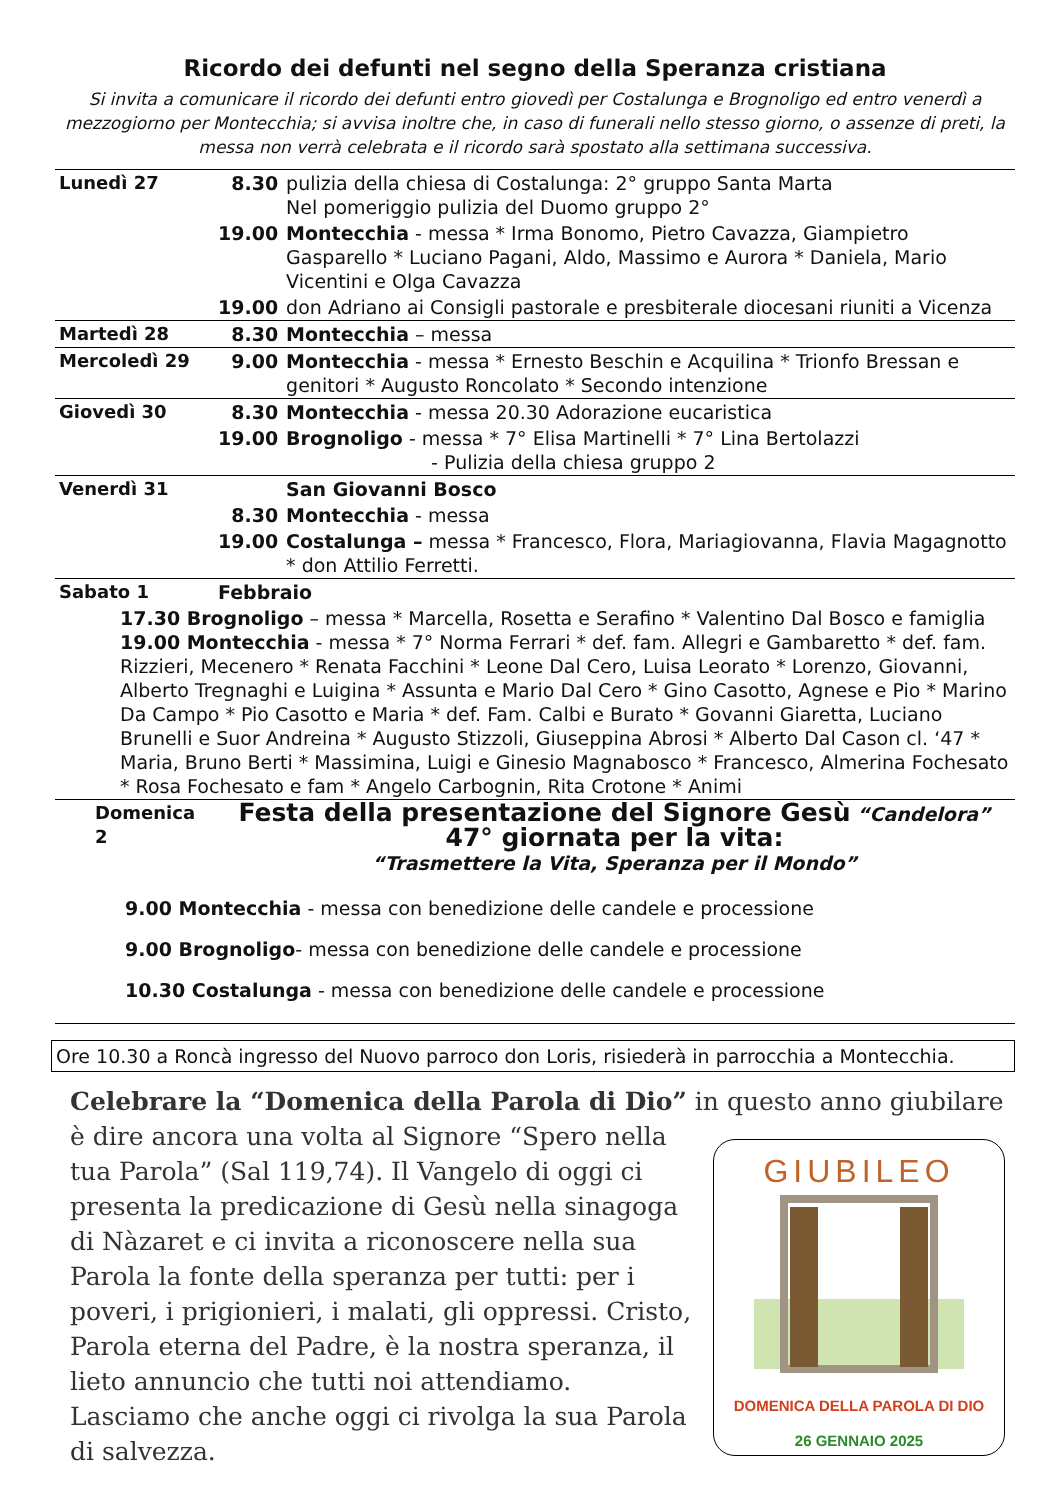Ricordo dei defunti nel segno della Speranza cristiana
Si invita a comunicare il ricordo dei defunti entro giovedì per Costalunga e Brognoligo ed entro venerdì a mezzogiorno per Montecchia; si avvisa inoltre che, in caso di funerali nello stesso giorno, o assenze di preti, la messa non verrà celebrata e il ricordo sarà spostato alla settimana successiva.
| Lunedì 27 | 8.30 | pulizia della chiesa di Costalunga: 2° gruppo Santa Marta Nel pomeriggio pulizia del Duomo gruppo 2° |
| | 19.00 | Montecchia - messa * Irma Bonomo, Pietro Cavazza, Giampietro Gasparello * Luciano Pagani, Aldo, Massimo e Aurora * Daniela, Mario Vicentini e Olga Cavazza |
| | 19.00 | don Adriano ai Consigli pastorale e presbiterale diocesani riuniti a Vicenza |
| Martedì 28 | 8.30 | Montecchia – messa |
| Mercoledì 29 | 9.00 | Montecchia - messa * Ernesto Beschin e Acquilina * Trionfo Bressan e genitori * Augusto Roncolato * Secondo intenzione |
| Giovedì 30 | 8.30 | Montecchia - messa 20.30 Adorazione eucaristica |
| | 19.00 | Brognoligo - messa * 7° Elisa Martinelli * 7° Lina Bertolazzi - Pulizia della chiesa gruppo 2 |
| Venerdì 31 | | San Giovanni Bosco |
| | 8.30 | Montecchia - messa |
| | 19.00 | Costalunga – messa * Francesco, Flora, Mariagiovanna, Flavia Magagnotto * don Attilio Ferretti. |
| Sabato 1 | Febbraio | |
| 17.30 Brognoligo – messa * Marcella, Rosetta e Serafino * Valentino Dal Bosco e famiglia 19.00 Montecchia - messa * 7° Norma Ferrari * def. fam. Allegri e Gambaretto * def. fam. Rizzieri, Mecenero * Renata Facchini * Leone Dal Cero, Luisa Leorato * Lorenzo, Giovanni, Alberto Tregnaghi e Luigina * Assunta e Mario Dal Cero * Gino Casotto, Agnese e Pio * Marino Da Campo * Pio Casotto e Maria * def. Fam. Calbi e Burato * Govanni Giaretta, Luciano Brunelli e Suor Andreina * Augusto Stizzoli, Giuseppina Abrosi * Alberto Dal Cason cl. ‘47 * Maria, Bruno Berti * Massimina, Luigi e Ginesio Magnabosco * Francesco, Almerina Fochesato * Rosa Fochesato e fam * Angelo Carbognin, Rita Crotone * Animi | | |
| Domenica 2 | Festa della presentazione del Signore Gesù “Candelora” 47° giornata per la vita: “Trasmettere la Vita, Speranza per il Mondo” | |
| 9.00 Montecchia - messa con benedizione delle candele e processione 9.00 Brognoligo - messa con benedizione delle candele e processione 10.30 Costalunga - messa con benedizione delle candele e processione | | |
Ore 10.30 a Roncà ingresso del Nuovo parroco don Loris, risiederà in parrocchia a Montecchia.
Celebrare la “Domenica della Parola di Dio” in questo anno giubilare è dire
GIUBILEO
DOMENICA DELLA PAROLA DI DIO
26 GENNAIO 2025
ancora una volta al Signore “Spero nella tua Parola” (Sal 119,74). Il Vangelo di oggi ci presenta la predicazione di Gesù nella sinagoga di Nàzaret e ci invita a riconoscere nella sua Parola la fonte della speranza per tutti: per i poveri, i prigionieri, i malati, gli oppressi. Cristo, Parola eterna del Padre, è la nostra speranza, il lieto annuncio che tutti noi attendiamo. Lasciamo che anche oggi ci rivolga la sua Parola di salvezza.